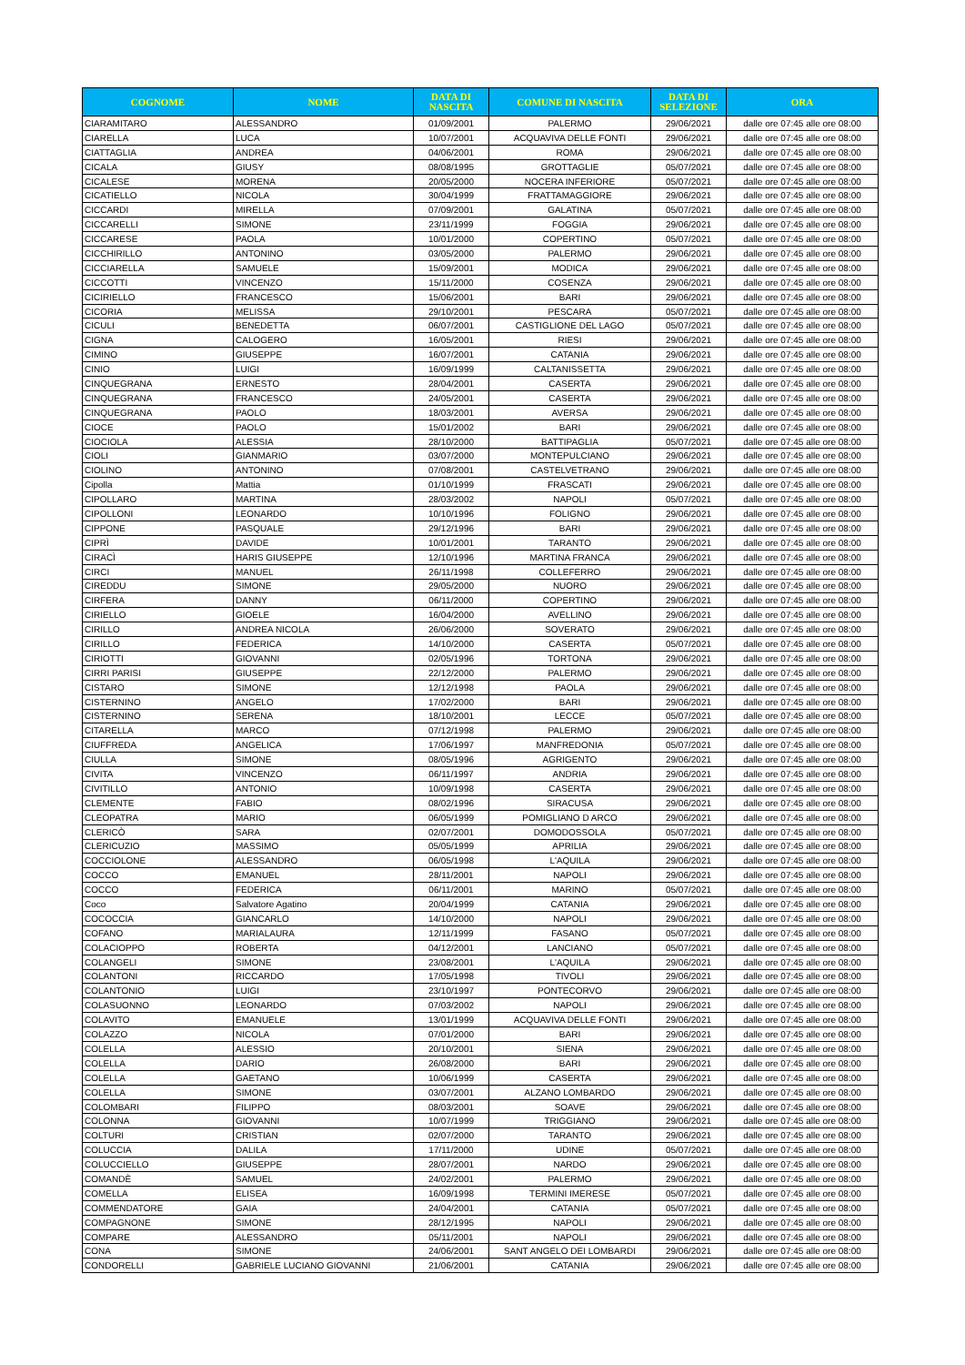| COGNOME | NOME | DATA DI NASCITA | COMUNE DI NASCITA | DATA DI SELEZIONE | ORA |
| --- | --- | --- | --- | --- | --- |
| CIARAMITARO | ALESSANDRO | 01/09/2001 | PALERMO | 29/06/2021 | dalle ore 07:45 alle ore 08:00 |
| CIARELLA | LUCA | 10/07/2001 | ACQUAVIVA DELLE FONTI | 29/06/2021 | dalle ore 07:45 alle ore 08:00 |
| CIATTAGLIA | ANDREA | 04/06/2001 | ROMA | 29/06/2021 | dalle ore 07:45 alle ore 08:00 |
| CICALA | GIUSY | 08/08/1995 | GROTTAGLIE | 05/07/2021 | dalle ore 07:45 alle ore 08:00 |
| CICALESE | MORENA | 20/05/2000 | NOCERA INFERIORE | 05/07/2021 | dalle ore 07:45 alle ore 08:00 |
| CICATIELLO | NICOLA | 30/04/1999 | FRATTAMAGGIORE | 29/06/2021 | dalle ore 07:45 alle ore 08:00 |
| CICCARDI | MIRELLA | 07/09/2001 | GALATINA | 05/07/2021 | dalle ore 07:45 alle ore 08:00 |
| CICCARELLI | SIMONE | 23/11/1999 | FOGGIA | 29/06/2021 | dalle ore 07:45 alle ore 08:00 |
| CICCARESE | PAOLA | 10/01/2000 | COPERTINO | 05/07/2021 | dalle ore 07:45 alle ore 08:00 |
| CICCHIRILLO | ANTONINO | 03/05/2000 | PALERMO | 29/06/2021 | dalle ore 07:45 alle ore 08:00 |
| CICCIARELLA | SAMUELE | 15/09/2001 | MODICA | 29/06/2021 | dalle ore 07:45 alle ore 08:00 |
| CICCOTTI | VINCENZO | 15/11/2000 | COSENZA | 29/06/2021 | dalle ore 07:45 alle ore 08:00 |
| CICIRIELLO | FRANCESCO | 15/06/2001 | BARI | 29/06/2021 | dalle ore 07:45 alle ore 08:00 |
| CICORIA | MELISSA | 29/10/2001 | PESCARA | 05/07/2021 | dalle ore 07:45 alle ore 08:00 |
| CICULI | BENEDETTA | 06/07/2001 | CASTIGLIONE DEL LAGO | 05/07/2021 | dalle ore 07:45 alle ore 08:00 |
| CIGNA | CALOGERO | 16/05/2001 | RIESI | 29/06/2021 | dalle ore 07:45 alle ore 08:00 |
| CIMINO | GIUSEPPE | 16/07/2001 | CATANIA | 29/06/2021 | dalle ore 07:45 alle ore 08:00 |
| CINIO | LUIGI | 16/09/1999 | CALTANISSETTA | 29/06/2021 | dalle ore 07:45 alle ore 08:00 |
| CINQUEGRANA | ERNESTO | 28/04/2001 | CASERTA | 29/06/2021 | dalle ore 07:45 alle ore 08:00 |
| CINQUEGRANA | FRANCESCO | 24/05/2001 | CASERTA | 29/06/2021 | dalle ore 07:45 alle ore 08:00 |
| CINQUEGRANA | PAOLO | 18/03/2001 | AVERSA | 29/06/2021 | dalle ore 07:45 alle ore 08:00 |
| CIOCE | PAOLO | 15/01/2002 | BARI | 29/06/2021 | dalle ore 07:45 alle ore 08:00 |
| CIOCIOLA | ALESSIA | 28/10/2000 | BATTIPAGLIA | 05/07/2021 | dalle ore 07:45 alle ore 08:00 |
| CIOLI | GIANMARIO | 03/07/2000 | MONTEPULCIANO | 29/06/2021 | dalle ore 07:45 alle ore 08:00 |
| CIOLINO | ANTONINO | 07/08/2001 | CASTELVETRANO | 29/06/2021 | dalle ore 07:45 alle ore 08:00 |
| Cipolla | Mattia | 01/10/1999 | FRASCATI | 29/06/2021 | dalle ore 07:45 alle ore 08:00 |
| CIPOLLARO | MARTINA | 28/03/2002 | NAPOLI | 05/07/2021 | dalle ore 07:45 alle ore 08:00 |
| CIPOLLONI | LEONARDO | 10/10/1996 | FOLIGNO | 29/06/2021 | dalle ore 07:45 alle ore 08:00 |
| CIPPONE | PASQUALE | 29/12/1996 | BARI | 29/06/2021 | dalle ore 07:45 alle ore 08:00 |
| CIPRÌ | DAVIDE | 10/01/2001 | TARANTO | 29/06/2021 | dalle ore 07:45 alle ore 08:00 |
| CIRACÌ | HARIS GIUSEPPE | 12/10/1996 | MARTINA FRANCA | 29/06/2021 | dalle ore 07:45 alle ore 08:00 |
| CIRCI | MANUEL | 26/11/1998 | COLLEFERRO | 29/06/2021 | dalle ore 07:45 alle ore 08:00 |
| CIREDDU | SIMONE | 29/05/2000 | NUORO | 29/06/2021 | dalle ore 07:45 alle ore 08:00 |
| CIRFERA | DANNY | 06/11/2000 | COPERTINO | 29/06/2021 | dalle ore 07:45 alle ore 08:00 |
| CIRIELLO | GIOELE | 16/04/2000 | AVELLINO | 29/06/2021 | dalle ore 07:45 alle ore 08:00 |
| CIRILLO | ANDREA NICOLA | 26/06/2000 | SOVERATO | 29/06/2021 | dalle ore 07:45 alle ore 08:00 |
| CIRILLO | FEDERICA | 14/10/2000 | CASERTA | 05/07/2021 | dalle ore 07:45 alle ore 08:00 |
| CIRIOTTI | GIOVANNI | 02/05/1996 | TORTONA | 29/06/2021 | dalle ore 07:45 alle ore 08:00 |
| CIRRI PARISI | GIUSEPPE | 22/12/2000 | PALERMO | 29/06/2021 | dalle ore 07:45 alle ore 08:00 |
| CISTARO | SIMONE | 12/12/1998 | PAOLA | 29/06/2021 | dalle ore 07:45 alle ore 08:00 |
| CISTERNINO | ANGELO | 17/02/2000 | BARI | 29/06/2021 | dalle ore 07:45 alle ore 08:00 |
| CISTERNINO | SERENA | 18/10/2001 | LECCE | 05/07/2021 | dalle ore 07:45 alle ore 08:00 |
| CITARELLA | MARCO | 07/12/1998 | PALERMO | 29/06/2021 | dalle ore 07:45 alle ore 08:00 |
| CIUFFREDA | ANGELICA | 17/06/1997 | MANFREDONIA | 05/07/2021 | dalle ore 07:45 alle ore 08:00 |
| CIULLA | SIMONE | 08/05/1996 | AGRIGENTO | 29/06/2021 | dalle ore 07:45 alle ore 08:00 |
| CIVITA | VINCENZO | 06/11/1997 | ANDRIA | 29/06/2021 | dalle ore 07:45 alle ore 08:00 |
| CIVITILLO | ANTONIO | 10/09/1998 | CASERTA | 29/06/2021 | dalle ore 07:45 alle ore 08:00 |
| CLEMENTE | FABIO | 08/02/1996 | SIRACUSA | 29/06/2021 | dalle ore 07:45 alle ore 08:00 |
| CLEOPATRA | MARIO | 06/05/1999 | POMIGLIANO D ARCO | 29/06/2021 | dalle ore 07:45 alle ore 08:00 |
| CLERICÒ | SARA | 02/07/2001 | DOMODOSSOLA | 05/07/2021 | dalle ore 07:45 alle ore 08:00 |
| CLERICUZIO | MASSIMO | 05/05/1999 | APRILIA | 29/06/2021 | dalle ore 07:45 alle ore 08:00 |
| COCCIOLONE | ALESSANDRO | 06/05/1998 | L'AQUILA | 29/06/2021 | dalle ore 07:45 alle ore 08:00 |
| COCCO | EMANUEL | 28/11/2001 | NAPOLI | 29/06/2021 | dalle ore 07:45 alle ore 08:00 |
| COCCO | FEDERICA | 06/11/2001 | MARINO | 05/07/2021 | dalle ore 07:45 alle ore 08:00 |
| Coco | Salvatore Agatino | 20/04/1999 | CATANIA | 29/06/2021 | dalle ore 07:45 alle ore 08:00 |
| COCOCCIA | GIANCARLO | 14/10/2000 | NAPOLI | 29/06/2021 | dalle ore 07:45 alle ore 08:00 |
| COFANO | MARIALAURA | 12/11/1999 | FASANO | 05/07/2021 | dalle ore 07:45 alle ore 08:00 |
| COLACIOPPO | ROBERTA | 04/12/2001 | LANCIANO | 05/07/2021 | dalle ore 07:45 alle ore 08:00 |
| COLANGELI | SIMONE | 23/08/2001 | L'AQUILA | 29/06/2021 | dalle ore 07:45 alle ore 08:00 |
| COLANTONI | RICCARDO | 17/05/1998 | TIVOLI | 29/06/2021 | dalle ore 07:45 alle ore 08:00 |
| COLANTONIO | LUIGI | 23/10/1997 | PONTECORVO | 29/06/2021 | dalle ore 07:45 alle ore 08:00 |
| COLASUONNO | LEONARDO | 07/03/2002 | NAPOLI | 29/06/2021 | dalle ore 07:45 alle ore 08:00 |
| COLAVITO | EMANUELE | 13/01/1999 | ACQUAVIVA DELLE FONTI | 29/06/2021 | dalle ore 07:45 alle ore 08:00 |
| COLAZZO | NICOLA | 07/01/2000 | BARI | 29/06/2021 | dalle ore 07:45 alle ore 08:00 |
| COLELLA | ALESSIO | 20/10/2001 | SIENA | 29/06/2021 | dalle ore 07:45 alle ore 08:00 |
| COLELLA | DARIO | 26/08/2000 | BARI | 29/06/2021 | dalle ore 07:45 alle ore 08:00 |
| COLELLA | GAETANO | 10/06/1999 | CASERTA | 29/06/2021 | dalle ore 07:45 alle ore 08:00 |
| COLELLA | SIMONE | 03/07/2001 | ALZANO LOMBARDO | 29/06/2021 | dalle ore 07:45 alle ore 08:00 |
| COLOMBARI | FILIPPO | 08/03/2001 | SOAVE | 29/06/2021 | dalle ore 07:45 alle ore 08:00 |
| COLONNA | GIOVANNI | 10/07/1999 | TRIGGIANO | 29/06/2021 | dalle ore 07:45 alle ore 08:00 |
| COLTURI | CRISTIAN | 02/07/2000 | TARANTO | 29/06/2021 | dalle ore 07:45 alle ore 08:00 |
| COLUCCIA | DALILA | 17/11/2000 | UDINE | 05/07/2021 | dalle ore 07:45 alle ore 08:00 |
| COLUCCIELLO | GIUSEPPE | 28/07/2001 | NARDO | 29/06/2021 | dalle ore 07:45 alle ore 08:00 |
| COMANDÈ | SAMUEL | 24/02/2001 | PALERMO | 29/06/2021 | dalle ore 07:45 alle ore 08:00 |
| COMELLA | ELISEA | 16/09/1998 | TERMINI IMERESE | 05/07/2021 | dalle ore 07:45 alle ore 08:00 |
| COMMENDATORE | GAIA | 24/04/2001 | CATANIA | 05/07/2021 | dalle ore 07:45 alle ore 08:00 |
| COMPAGNONE | SIMONE | 28/12/1995 | NAPOLI | 29/06/2021 | dalle ore 07:45 alle ore 08:00 |
| COMPARE | ALESSANDRO | 05/11/2001 | NAPOLI | 29/06/2021 | dalle ore 07:45 alle ore 08:00 |
| CONA | SIMONE | 24/06/2001 | SANT ANGELO DEI LOMBARDI | 29/06/2021 | dalle ore 07:45 alle ore 08:00 |
| CONDORELLI | GABRIELE LUCIANO GIOVANNI | 21/06/2001 | CATANIA | 29/06/2021 | dalle ore 07:45 alle ore 08:00 |